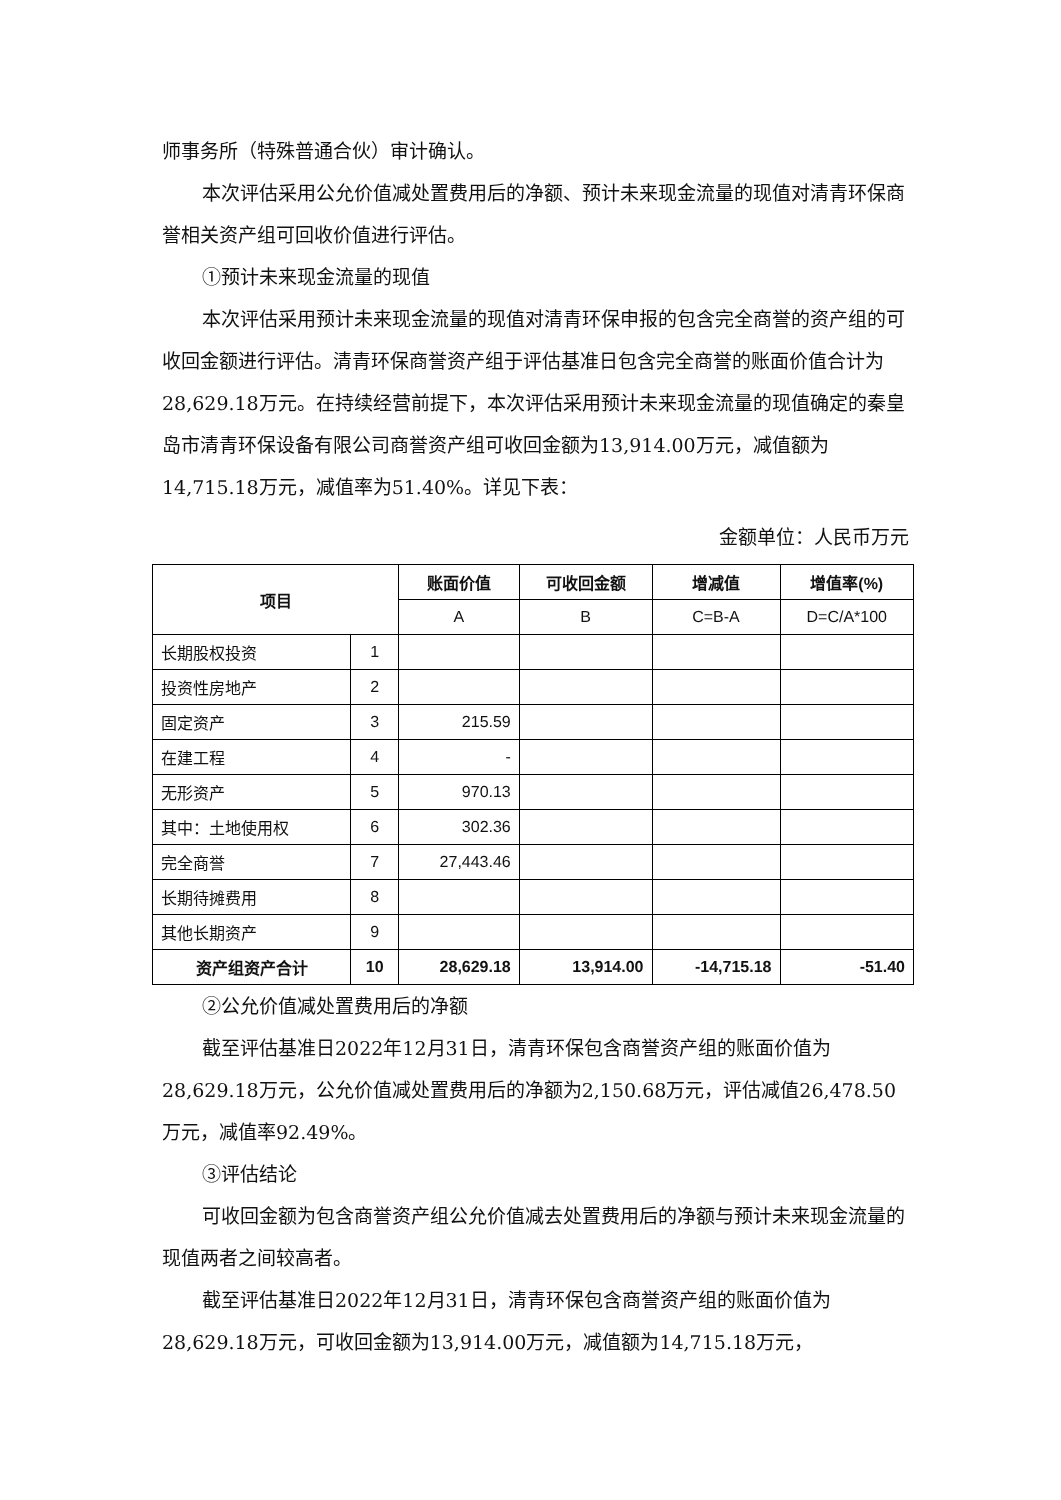师事务所（特殊普通合伙）审计确认。
本次评估采用公允价值减处置费用后的净额、预计未来现金流量的现值对清青环保商誉相关资产组可回收价值进行评估。
①预计未来现金流量的现值
本次评估采用预计未来现金流量的现值对清青环保申报的包含完全商誉的资产组的可收回金额进行评估。清青环保商誉资产组于评估基准日包含完全商誉的账面价值合计为28,629.18万元。在持续经营前提下，本次评估采用预计未来现金流量的现值确定的秦皇岛市清青环保设备有限公司商誉资产组可收回金额为13,914.00万元，减值额为14,715.18万元，减值率为51.40%。详见下表：
金额单位：人民币万元
| 项目 | | 账面价值 | 可收回金额 | 增减值 | 增值率(%) |
| --- | --- | --- | --- | --- | --- |
| | | A | B | C=B-A | D=C/A*100 |
| 长期股权投资 | 1 | | | | |
| 投资性房地产 | 2 | | | | |
| 固定资产 | 3 | 215.59 | | | |
| 在建工程 | 4 | - | | | |
| 无形资产 | 5 | 970.13 | | | |
| 其中：土地使用权 | 6 | 302.36 | | | |
| 完全商誉 | 7 | 27,443.46 | | | |
| 长期待摊费用 | 8 | | | | |
| 其他长期资产 | 9 | | | | |
| 资产组资产合计 | 10 | 28,629.18 | 13,914.00 | -14,715.18 | -51.40 |
②公允价值减处置费用后的净额
截至评估基准日2022年12月31日，清青环保包含商誉资产组的账面价值为28,629.18万元，公允价值减处置费用后的净额为2,150.68万元，评估减值26,478.50万元，减值率92.49%。
③评估结论
可收回金额为包含商誉资产组公允价值减去处置费用后的净额与预计未来现金流量的现值两者之间较高者。
截至评估基准日2022年12月31日，清青环保包含商誉资产组的账面价值为28,629.18万元，可收回金额为13,914.00万元，减值额为14,715.18万元，